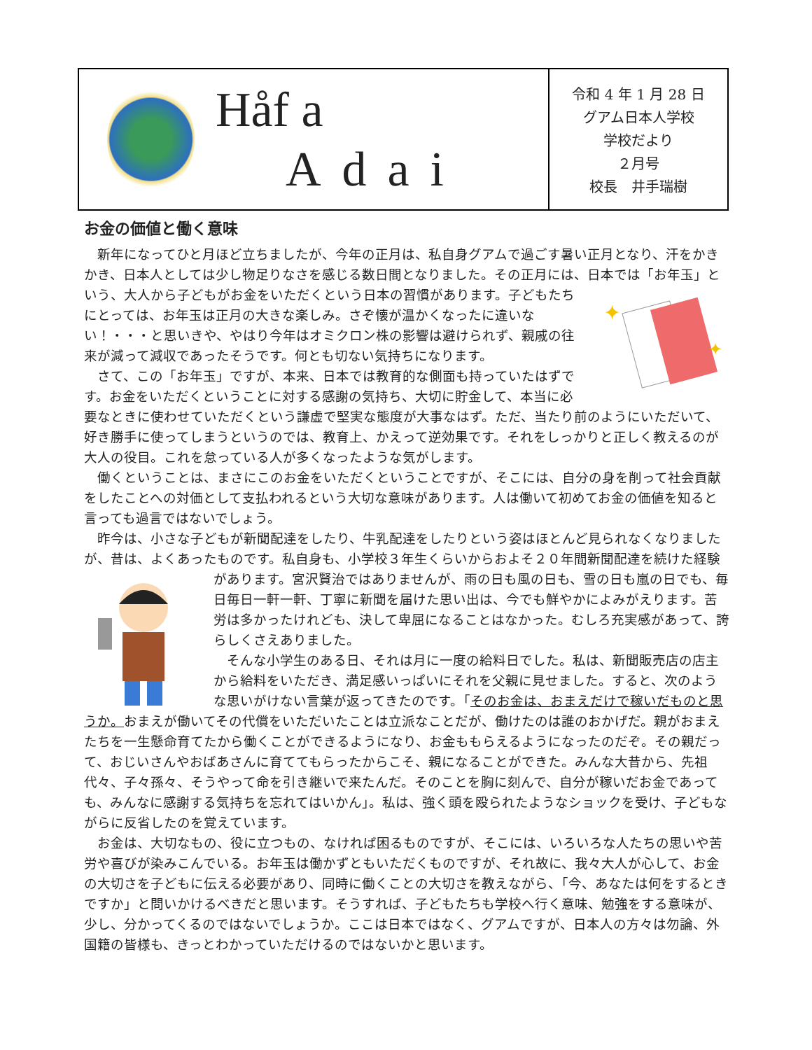Håf a
Adai
令和 4 年 1 月 28 日
グアム日本人学校
学校だより
２月号
校長　井手瑞樹
お金の価値と働く意味
新年になってひと月ほど立ちましたが、今年の正月は、私自身グアムで過ごす暑い正月となり、汗をかきかき、日本人としては少し物足りなさを感じる数日間となりました。その正月には、日本では「お年玉」という、大人から子どもがお金をいただくという日本の習慣があります。
✦
✦
子どもたちにとっては、お年玉は正月の大きな楽しみ。さぞ懐が温かくなったに違いない！・・・と思いきや、やはり今年はオミクロン株の影響は避けられず、親戚の往来が減って減収であったそうです。何とも切ない気持ちになります。
さて、この「お年玉」ですが、本来、日本では教育的な側面も持っていたはずです。お金をいただくということに対する感謝の気持ち、大切に貯金して、本当に必要なときに使わせていただくという謙虚で堅実な態度が大事なはず。ただ、当たり前のようにいただいて、好き勝手に使ってしまうというのでは、教育上、かえって逆効果です。それをしっかりと正しく教えるのが大人の役目。これを怠っている人が多くなったような気がします。
働くということは、まさにこのお金をいただくということですが、そこには、自分の身を削って社会貢献をしたことへの対価として支払われるという大切な意味があります。人は働いて初めてお金の価値を知ると言っても過言ではないでしょう。
昨今は、小さな子どもが新聞配達をしたり、牛乳配達をしたりという姿はほとんど見られなくなりましたが、昔は、よくあったものです。私自身も、小学校３年生くらいからおよそ２０年間新聞配達を続けた経験があります。宮沢賢治ではありませんが、雨の日も風の日も、雪の日も嵐の日でも、毎日毎日一軒一軒、丁寧に新聞を届けた思い出は、今でも鮮やかによみがえります。苦労は多かったけれども、決して卑屈になることはなかった。むしろ充実感があって、誇らしくさえありました。
そんな小学生のある日、それは月に一度の給料日でした。私は、新聞販売店の店主から給料をいただき、満足感いっぱいにそれを父親に見せました。すると、次のような思いがけない言葉が返ってきたのです。「そのお金は、おまえだけで稼いだものと思うか。おまえが働いてその代償をいただいたことは立派なことだが、働けたのは誰のおかげだ。親がおまえたちを一生懸命育てたから働くことができるようになり、お金ももらえるようになったのだぞ。その親だって、おじいさんやおばあさんに育ててもらったからこそ、親になることができた。みんな大昔から、先祖代々、子々孫々、そうやって命を引き継いで来たんだ。そのことを胸に刻んで、自分が稼いだお金であっても、みんなに感謝する気持ちを忘れてはいかん」。私は、強く頭を殴られたようなショックを受け、子どもながらに反省したのを覚えています。
お金は、大切なもの、役に立つもの、なければ困るものですが、そこには、いろいろな人たちの思いや苦労や喜びが染みこんでいる。お年玉は働かずともいただくものですが、それ故に、我々大人が心して、お金の大切さを子どもに伝える必要があり、同時に働くことの大切さを教えながら、「今、あなたは何をするときですか」と問いかけるべきだと思います。そうすれば、子どもたちも学校へ行く意味、勉強をする意味が、少し、分かってくるのではないでしょうか。ここは日本ではなく、グアムですが、日本人の方々は勿論、外国籍の皆様も、きっとわかっていただけるのではないかと思います。